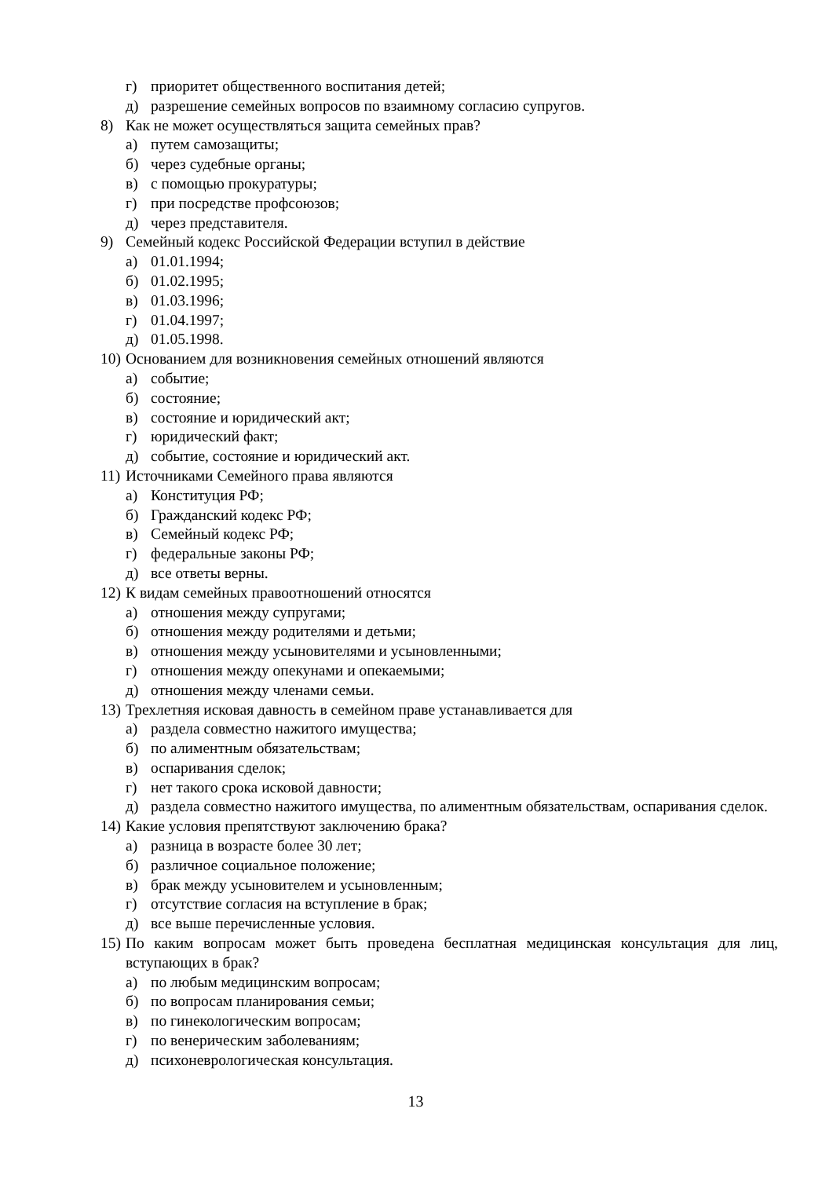г) приоритет общественного воспитания детей;
д) разрешение семейных вопросов по взаимному согласию супругов.
8) Как не может осуществляться защита семейных прав?
а) путем самозащиты;
б) через судебные органы;
в) с помощью прокуратуры;
г) при посредстве профсоюзов;
д) через представителя.
9) Семейный кодекс Российской Федерации вступил в действие
а) 01.01.1994;
б) 01.02.1995;
в) 01.03.1996;
г) 01.04.1997;
д) 01.05.1998.
10) Основанием для возникновения семейных отношений являются
а) событие;
б) состояние;
в) состояние и юридический акт;
г) юридический факт;
д) событие, состояние и юридический акт.
11) Источниками Семейного права являются
а) Конституция РФ;
б) Гражданский кодекс РФ;
в) Семейный кодекс РФ;
г) федеральные законы РФ;
д) все ответы верны.
12) К видам семейных правоотношений относятся
а) отношения между супругами;
б) отношения между родителями и детьми;
в) отношения между усыновителями и усыновленными;
г) отношения между опекунами и опекаемыми;
д) отношения между членами семьи.
13) Трехлетняя исковая давность в семейном праве устанавливается для
а) раздела совместно нажитого имущества;
б) по алиментным обязательствам;
в) оспаривания сделок;
г) нет такого срока исковой давности;
д) раздела совместно нажитого имущества, по алиментным обязательствам, оспаривания сделок.
14) Какие условия препятствуют заключению брака?
а) разница в возрасте более 30 лет;
б) различное социальное положение;
в) брак между усыновителем и усыновленным;
г) отсутствие согласия на вступление в брак;
д) все выше перечисленные условия.
15) По каким вопросам может быть проведена бесплатная медицинская консультация для лиц, вступающих в брак?
а) по любым медицинским вопросам;
б) по вопросам планирования семьи;
в) по гинекологическим вопросам;
г) по венерическим заболеваниям;
д) психоневрологическая консультация.
13